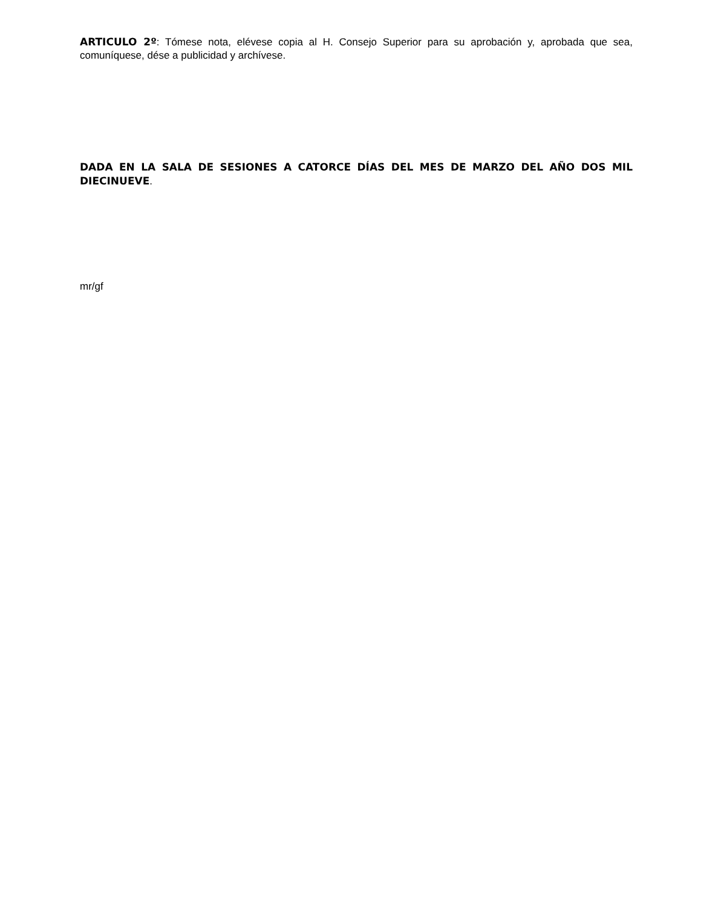ARTICULO 2º: Tómese nota, elévese copia al H. Consejo Superior para su aprobación y, aprobada que sea, comuníquese, dése a publicidad y archívese.
DADA EN LA SALA DE SESIONES A CATORCE DÍAS DEL MES DE MARZO DEL AÑO DOS MIL DIECINUEVE.
mr/gf